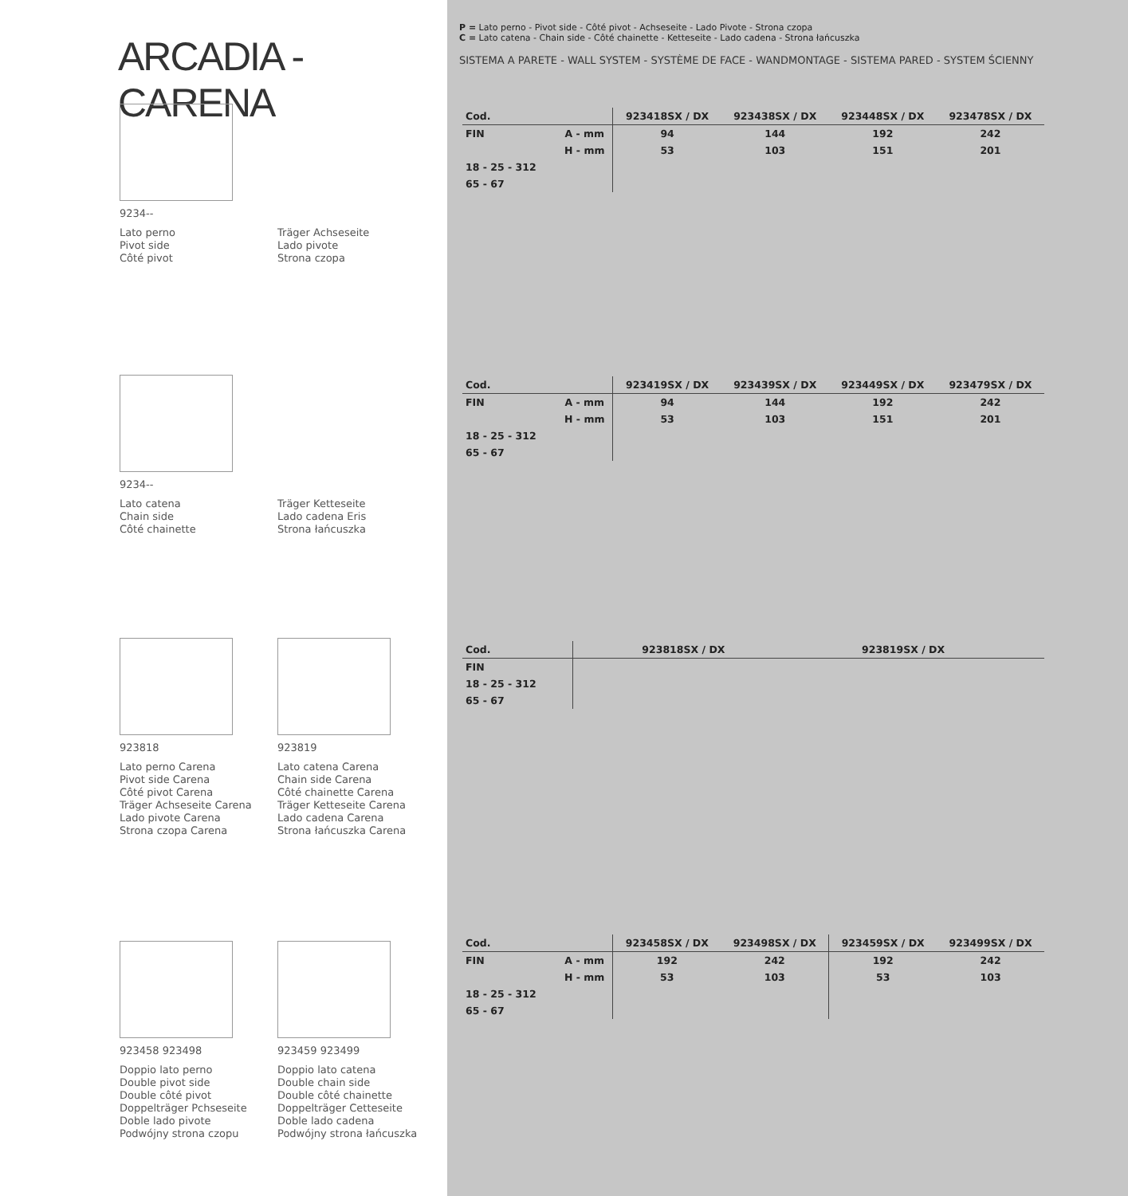ARCADIA - CARENA
9234--
Lato perno
Pivot side
Côté pivot
Träger Achseseite
Lado pivote
Strona czopa
9234--
Lato catena
Chain side
Côté chainette
Träger Ketteseite
Lado cadena Eris
Strona łańcuszka
923818
Lato perno Carena
Pivot side Carena
Côté pivot Carena
Träger Achseseite Carena
Lado pivote Carena
Strona czopa Carena
923819
Lato catena Carena
Chain side Carena
Côté chainette Carena
Träger Ketteseite Carena
Lado cadena Carena
Strona łańcuszka Carena
923458 923498
Doppio lato perno
Double pivot side
Double côté pivot
Doppelträger Pchseseite
Doble lado pivote
Podwójny strona czopu
923459 923499
Doppio lato catena
Double chain side
Double côté chainette
Doppelträger Cetteseite
Doble lado cadena
Podwójny strona łańcuszka
P = Lato perno - Pivot side - Côté pivot - Achseseite - Lado Pivote - Strona czopa
C = Lato catena - Chain side - Côté chainette - Ketteseite - Lado cadena - Strona łańcuszka
SISTEMA A PARETE - WALL SYSTEM - SYSTÈME DE FACE - WANDMONTAGE - SISTEMA PARED - SYSTEM ŚCIENNY
| Cod. | | 923418SX / DX | 923438SX / DX | 923448SX / DX | 923478SX / DX |
| --- | --- | --- | --- | --- | --- |
| FIN | A - mm | 94 | 144 | 192 | 242 |
| | H - mm | 53 | 103 | 151 | 201 |
| 18 - 25 - 312 | | | | | |
| 65 - 67 | | | | | |
| Cod. | | 923419SX / DX | 923439SX / DX | 923449SX / DX | 923479SX / DX |
| --- | --- | --- | --- | --- | --- |
| FIN | A - mm | 94 | 144 | 192 | 242 |
| | H - mm | 53 | 103 | 151 | 201 |
| 18 - 25 - 312 | | | | | |
| 65 - 67 | | | | | |
| Cod. | | 923818SX / DX | 923819SX / DX | | |
| --- | --- | --- | --- | --- | --- |
| FIN | | | | | |
| 18 - 25 - 312 | | | | | |
| 65 - 67 | | | | | |
| Cod. | | 923458SX / DX | 923498SX / DX | 923459SX / DX | 923499SX / DX |
| --- | --- | --- | --- | --- | --- |
| FIN | A - mm | 192 | 242 | 192 | 242 |
| | H - mm | 53 | 103 | 53 | 103 |
| 18 - 25 - 312 | | | | | |
| 65 - 67 | | | | | |